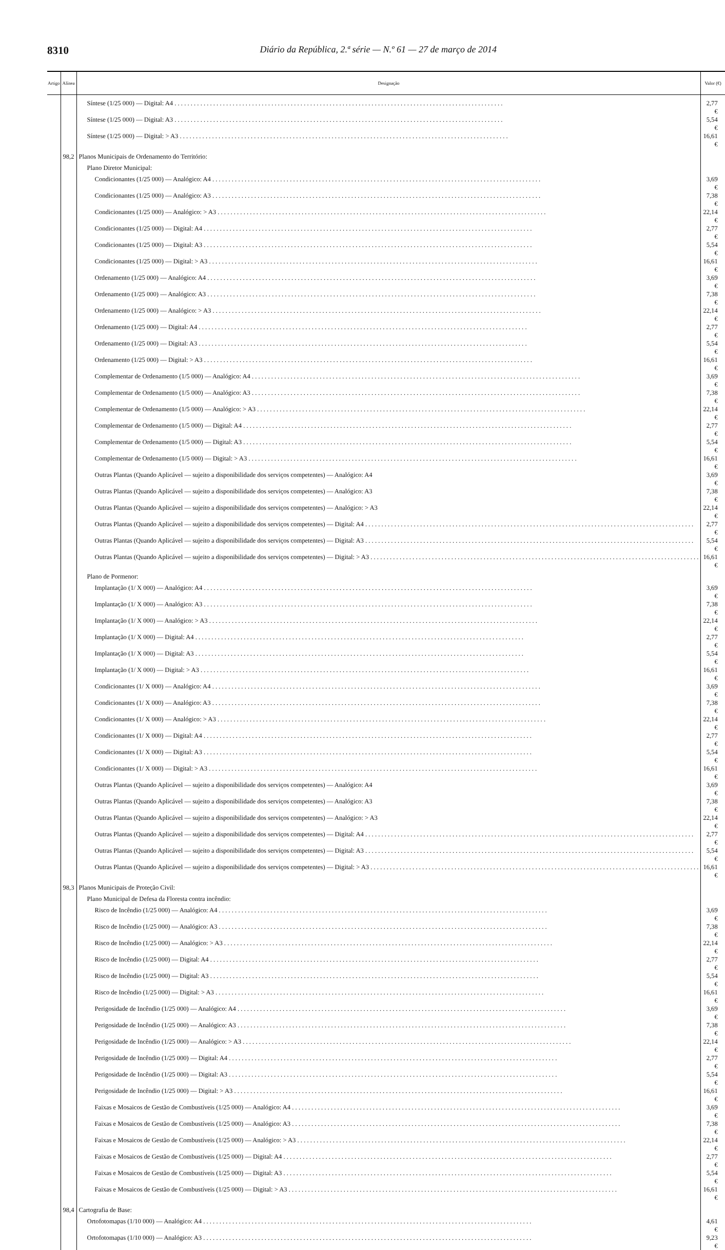8310 Diário da República, 2.ª série — N.º 61 — 27 de março de 2014
| Artigo | Alínea | Designação | Valor (€) |
| --- | --- | --- | --- |
| | | Síntese (1/25 000) — Digital: A4 | 2,77 € |
| | | Síntese (1/25 000) — Digital: A3 | 5,54 € |
| | | Síntese (1/25 000) — Digital: > A3 | 16,61 € |
| | 98,2 | Planos Municipais de Ordenamento do Território: | |
| | | Plano Diretor Municipal: | |
| | | Condicionantes (1/25 000) — Analógico: A4 | 3,69 € |
| | | Condicionantes (1/25 000) — Analógico: A3 | 7,38 € |
| | | Condicionantes (1/25 000) — Analógico: > A3 | 22,14 € |
| | | Condicionantes (1/25 000) — Digital: A4 | 2,77 € |
| | | Condicionantes (1/25 000) — Digital: A3 | 5,54 € |
| | | Condicionantes (1/25 000) — Digital: > A3 | 16,61 € |
| | | Ordenamento (1/25 000) — Analógico: A4 | 3,69 € |
| | | Ordenamento (1/25 000) — Analógico: A3 | 7,38 € |
| | | Ordenamento (1/25 000) — Analógico: > A3 | 22,14 € |
| | | Ordenamento (1/25 000) — Digital: A4 | 2,77 € |
| | | Ordenamento (1/25 000) — Digital: A3 | 5,54 € |
| | | Ordenamento (1/25 000) — Digital: > A3 | 16,61 € |
| | | Complementar de Ordenamento (1/5 000) — Analógico: A4 | 3,69 € |
| | | Complementar de Ordenamento (1/5 000) — Analógico: A3 | 7,38 € |
| | | Complementar de Ordenamento (1/5 000) — Analógico: > A3 | 22,14 € |
| | | Complementar de Ordenamento (1/5 000) — Digital: A4 | 2,77 € |
| | | Complementar de Ordenamento (1/5 000) — Digital: A3 | 5,54 € |
| | | Complementar de Ordenamento (1/5 000) — Digital: > A3 | 16,61 € |
| | | Outras Plantas (Quando Aplicável — sujeito a disponibilidade dos serviços competentes) — Analógico: A4 | 3,69 € |
| | | Outras Plantas (Quando Aplicável — sujeito a disponibilidade dos serviços competentes) — Analógico: A3 | 7,38 € |
| | | Outras Plantas (Quando Aplicável — sujeito a disponibilidade dos serviços competentes) — Analógico: > A3 | 22,14 € |
| | | Outras Plantas (Quando Aplicável — sujeito a disponibilidade dos serviços competentes) — Digital: A4 | 2,77 € |
| | | Outras Plantas (Quando Aplicável — sujeito a disponibilidade dos serviços competentes) — Digital: A3 | 5,54 € |
| | | Outras Plantas (Quando Aplicável — sujeito a disponibilidade dos serviços competentes) — Digital: > A3 | 16,61 € |
| | | Plano de Pormenor: | |
| | | Implantação (1/ X 000) — Analógico: A4 | 3,69 € |
| | | Implantação (1/ X 000) — Analógico: A3 | 7,38 € |
| | | Implantação (1/ X 000) — Analógico: > A3 | 22,14 € |
| | | Implantação (1/ X 000) — Digital: A4 | 2,77 € |
| | | Implantação (1/ X 000) — Digital: A3 | 5,54 € |
| | | Implantação (1/ X 000) — Digital: > A3 | 16,61 € |
| | | Condicionantes (1/ X 000) — Analógico: A4 | 3,69 € |
| | | Condicionantes (1/ X 000) — Analógico: A3 | 7,38 € |
| | | Condicionantes (1/ X 000) — Analógico: > A3 | 22,14 € |
| | | Condicionantes (1/ X 000) — Digital: A4 | 2,77 € |
| | | Condicionantes (1/ X 000) — Digital: A3 | 5,54 € |
| | | Condicionantes (1/ X 000) — Digital: > A3 | 16,61 € |
| | | Outras Plantas (Quando Aplicável — sujeito a disponibilidade dos serviços competentes) — Analógico: A4 | 3,69 € |
| | | Outras Plantas (Quando Aplicável — sujeito a disponibilidade dos serviços competentes) — Analógico: A3 | 7,38 € |
| | | Outras Plantas (Quando Aplicável — sujeito a disponibilidade dos serviços competentes) — Analógico: > A3 | 22,14 € |
| | | Outras Plantas (Quando Aplicável — sujeito a disponibilidade dos serviços competentes) — Digital: A4 | 2,77 € |
| | | Outras Plantas (Quando Aplicável — sujeito a disponibilidade dos serviços competentes) — Digital: A3 | 5,54 € |
| | | Outras Plantas (Quando Aplicável — sujeito a disponibilidade dos serviços competentes) — Digital: > A3 | 16,61 € |
| | 98,3 | Planos Municipais de Proteção Civil: | |
| | | Plano Municipal de Defesa da Floresta contra incêndio: | |
| | | Risco de Incêndio (1/25 000) — Analógico: A4 | 3,69 € |
| | | Risco de Incêndio (1/25 000) — Analógico: A3 | 7,38 € |
| | | Risco de Incêndio (1/25 000) — Analógico: > A3 | 22,14 € |
| | | Risco de Incêndio (1/25 000) — Digital: A4 | 2,77 € |
| | | Risco de Incêndio (1/25 000) — Digital: A3 | 5,54 € |
| | | Risco de Incêndio (1/25 000) — Digital: > A3 | 16,61 € |
| | | Perigosidade de Incêndio (1/25 000) — Analógico: A4 | 3,69 € |
| | | Perigosidade de Incêndio (1/25 000) — Analógico: A3 | 7,38 € |
| | | Perigosidade de Incêndio (1/25 000) — Analógico: > A3 | 22,14 € |
| | | Perigosidade de Incêndio (1/25 000) — Digital: A4 | 2,77 € |
| | | Perigosidade de Incêndio (1/25 000) — Digital: A3 | 5,54 € |
| | | Perigosidade de Incêndio (1/25 000) — Digital: > A3 | 16,61 € |
| | | Faixas e Mosaicos de Gestão de Combustíveis (1/25 000) — Analógico: A4 | 3,69 € |
| | | Faixas e Mosaicos de Gestão de Combustíveis (1/25 000) — Analógico: A3 | 7,38 € |
| | | Faixas e Mosaicos de Gestão de Combustíveis (1/25 000) — Analógico: > A3 | 22,14 € |
| | | Faixas e Mosaicos de Gestão de Combustíveis (1/25 000) — Digital: A4 | 2,77 € |
| | | Faixas e Mosaicos de Gestão de Combustíveis (1/25 000) — Digital: A3 | 5,54 € |
| | | Faixas e Mosaicos de Gestão de Combustíveis (1/25 000) — Digital: > A3 | 16,61 € |
| | 98,4 | Cartografia de Base: | |
| | | Ortofotomapas (1/10 000) — Analógico: A4 | 4,61 € |
| | | Ortofotomapas (1/10 000) — Analógico: A3 | 9,23 € |